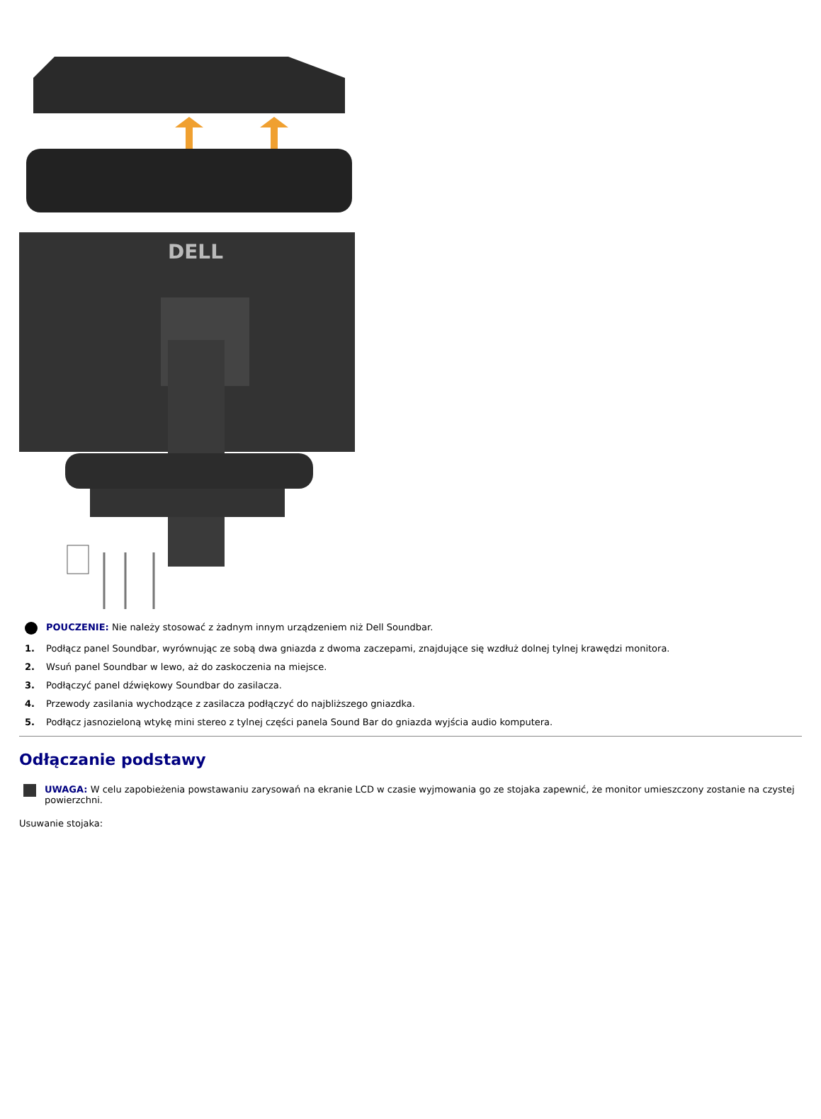DELL
POUCZENIE: Nie należy stosować z żadnym innym urządzeniem niż Dell Soundbar.
1. Podłącz panel Soundbar, wyrównując ze sobą dwa gniazda z dwoma zaczepami, znajdujące się wzdłuż dolnej tylnej krawędzi monitora.
2. Wsuń panel Soundbar w lewo, aż do zaskoczenia na miejsce.
3. Podłączyć panel dźwiękowy Soundbar do zasilacza.
4. Przewody zasilania wychodzące z zasilacza podłączyć do najbliższego gniazdka.
5. Podłącz jasnozieloną wtykę mini stereo z tylnej części panela Sound Bar do gniazda wyjścia audio komputera.
Odłączanie podstawy
UWAGA: W celu zapobieżenia powstawaniu zarysowań na ekranie LCD w czasie wyjmowania go ze stojaka zapewnić, że monitor umieszczony zostanie na czystej powierzchni.
Usuwanie stojaka: